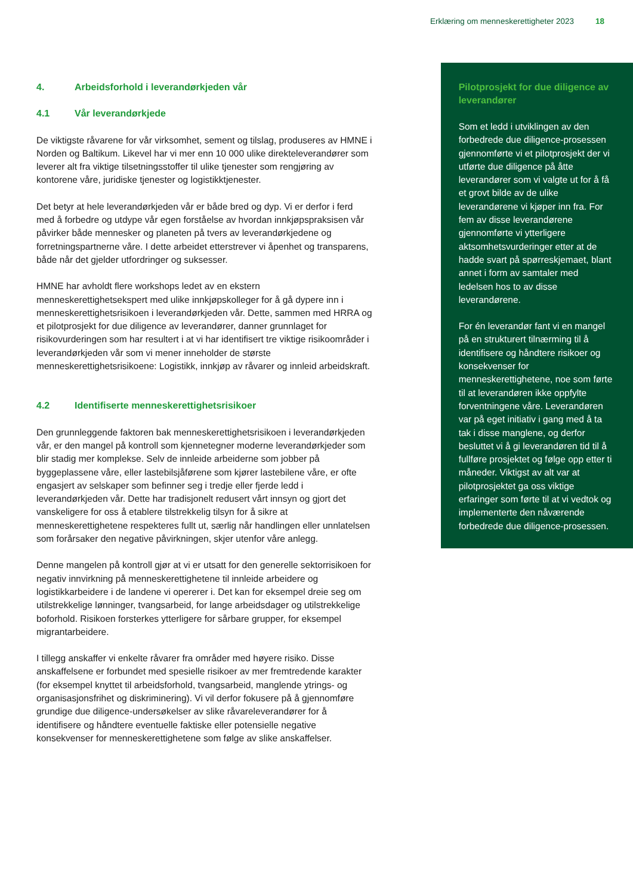Erklæring om menneskerettigheter 2023 18
4. Arbeidsforhold i leverandørkjeden vår
4.1 Vår leverandørkjede
De viktigste råvarene for vår virksomhet, sement og tilslag, produseres av HMNE i Norden og Baltikum. Likevel har vi mer enn 10 000 ulike direkteleverandører som leverer alt fra viktige tilsetningsstoffer til ulike tjenester som rengjøring av kontorene våre, juridiske tjenester og logistikktjenester.
Det betyr at hele leverandørkjeden vår er både bred og dyp. Vi er derfor i ferd med å forbedre og utdype vår egen forståelse av hvordan innkjøpspraksisen vår påvirker både mennesker og planeten på tvers av leverandørkjedene og forretningspartnerne våre. I dette arbeidet etterstrever vi åpenhet og transparens, både når det gjelder utfordringer og suksesser.
HMNE har avholdt flere workshops ledet av en ekstern menneskerettighetsekspert med ulike innkjøpskolleger for å gå dypere inn i menneskerettighetsrisikoen i leverandørkjeden vår. Dette, sammen med HRRA og et pilotprosjekt for due diligence av leverandører, danner grunnlaget for risikovurderingen som har resultert i at vi har identifisert tre viktige risikoområder i leverandørkjeden vår som vi mener inneholder de største menneskerettighetsrisikoene: Logistikk, innkjøp av råvarer og innleid arbeidskraft.
4.2 Identifiserte menneskerettighetsrisikoer
Den grunnleggende faktoren bak menneskerettighetsrisikoen i leverandørkjeden vår, er den mangel på kontroll som kjennetegner moderne leverandørkjeder som blir stadig mer komplekse. Selv de innleide arbeiderne som jobber på byggeplassene våre, eller lastebilsjåførene som kjører lastebilene våre, er ofte engasjert av selskaper som befinner seg i tredje eller fjerde ledd i leverandørkjeden vår. Dette har tradisjonelt redusert vårt innsyn og gjort det vanskeligere for oss å etablere tilstrekkelig tilsyn for å sikre at menneskerettighetene respekteres fullt ut, særlig når handlingen eller unnlatelsen som forårsaker den negative påvirkningen, skjer utenfor våre anlegg.
Denne mangelen på kontroll gjør at vi er utsatt for den generelle sektorrisikoen for negativ innvirkning på menneskerettighetene til innleide arbeidere og logistikkarbeidere i de landene vi opererer i. Det kan for eksempel dreie seg om utilstrekkelige lønninger, tvangsarbeid, for lange arbeidsdager og utilstrekkelige boforhold. Risikoen forsterkes ytterligere for sårbare grupper, for eksempel migrantarbeidere.
I tillegg anskaffer vi enkelte råvarer fra områder med høyere risiko. Disse anskaffelsene er forbundet med spesielle risikoer av mer fremtredende karakter (for eksempel knyttet til arbeidsforhold, tvangsarbeid, manglende ytrings- og organisasjonsfrihet og diskriminering). Vi vil derfor fokusere på å gjennomføre grundige due diligence-undersøkelser av slike råvareleverandører for å identifisere og håndtere eventuelle faktiske eller potensielle negative konsekvenser for menneskerettighetene som følge av slike anskaffelser.
Pilotprosjekt for due diligence av leverandører
Som et ledd i utviklingen av den forbedrede due diligence-prosessen gjennomførte vi et pilotprosjekt der vi utførte due diligence på åtte leverandører som vi valgte ut for å få et grovt bilde av de ulike leverandørene vi kjøper inn fra. For fem av disse leverandørene gjennomførte vi ytterligere aktsomhetsvurderinger etter at de hadde svart på spørreskjemaet, blant annet i form av samtaler med ledelsen hos to av disse leverandørene.
For én leverandør fant vi en mangel på en strukturert tilnærming til å identifisere og håndtere risikoer og konsekvenser for menneskerettighetene, noe som førte til at leverandøren ikke oppfylte forventningene våre. Leverandøren var på eget initiativ i gang med å ta tak i disse manglene, og derfor besluttet vi å gi leverandøren tid til å fullføre prosjektet og følge opp etter ti måneder. Viktigst av alt var at pilotprosjektet ga oss viktige erfaringer som førte til at vi vedtok og implementerte den nåværende forbedrede due diligence-prosessen.